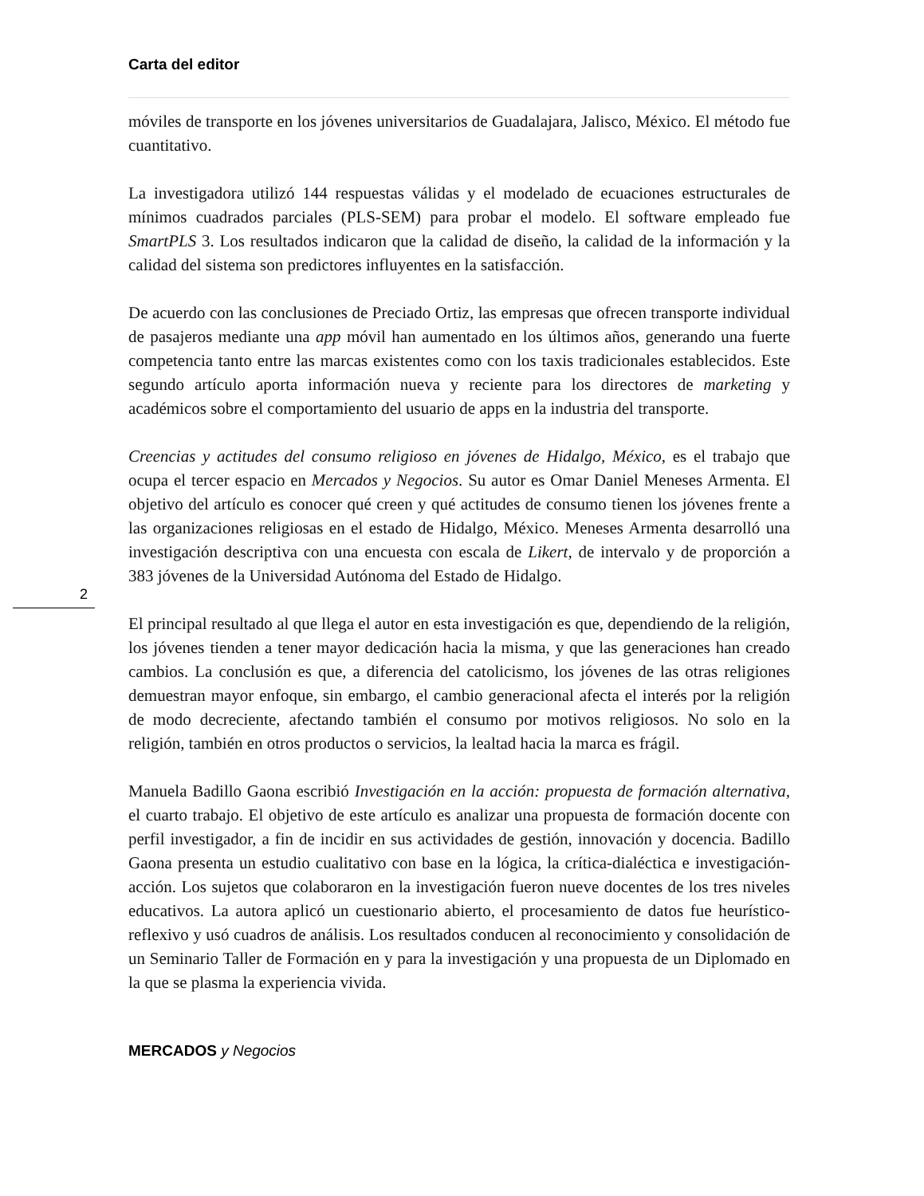2
Carta del editor
móviles de transporte en los jóvenes universitarios de Guadalajara, Jalisco, México. El método fue cuantitativo.
La investigadora utilizó 144 respuestas válidas y el modelado de ecuaciones estructurales de mínimos cuadrados parciales (PLS-SEM) para probar el modelo. El software empleado fue SmartPLS 3. Los resultados indicaron que la calidad de diseño, la calidad de la información y la calidad del sistema son predictores influyentes en la satisfacción.
De acuerdo con las conclusiones de Preciado Ortiz, las empresas que ofrecen transporte individual de pasajeros mediante una app móvil han aumentado en los últimos años, generando una fuerte competencia tanto entre las marcas existentes como con los taxis tradicionales establecidos. Este segundo artículo aporta información nueva y reciente para los directores de marketing y académicos sobre el comportamiento del usuario de apps en la industria del transporte.
Creencias y actitudes del consumo religioso en jóvenes de Hidalgo, México, es el trabajo que ocupa el tercer espacio en Mercados y Negocios. Su autor es Omar Daniel Meneses Armenta. El objetivo del artículo es conocer qué creen y qué actitudes de consumo tienen los jóvenes frente a las organizaciones religiosas en el estado de Hidalgo, México. Meneses Armenta desarrolló una investigación descriptiva con una encuesta con escala de Likert, de intervalo y de proporción a 383 jóvenes de la Universidad Autónoma del Estado de Hidalgo.
El principal resultado al que llega el autor en esta investigación es que, dependiendo de la religión, los jóvenes tienden a tener mayor dedicación hacia la misma, y que las generaciones han creado cambios. La conclusión es que, a diferencia del catolicismo, los jóvenes de las otras religiones demuestran mayor enfoque, sin embargo, el cambio generacional afecta el interés por la religión de modo decreciente, afectando también el consumo por motivos religiosos. No solo en la religión, también en otros productos o servicios, la lealtad hacia la marca es frágil.
Manuela Badillo Gaona escribió Investigación en la acción: propuesta de formación alternativa, el cuarto trabajo. El objetivo de este artículo es analizar una propuesta de formación docente con perfil investigador, a fin de incidir en sus actividades de gestión, innovación y docencia. Badillo Gaona presenta un estudio cualitativo con base en la lógica, la crítica-dialéctica e investigación-acción. Los sujetos que colaboraron en la investigación fueron nueve docentes de los tres niveles educativos. La autora aplicó un cuestionario abierto, el procesamiento de datos fue heurístico-reflexivo y usó cuadros de análisis. Los resultados conducen al reconocimiento y consolidación de un Seminario Taller de Formación en y para la investigación y una propuesta de un Diplomado en la que se plasma la experiencia vivida.
MERCADOS y Negocios